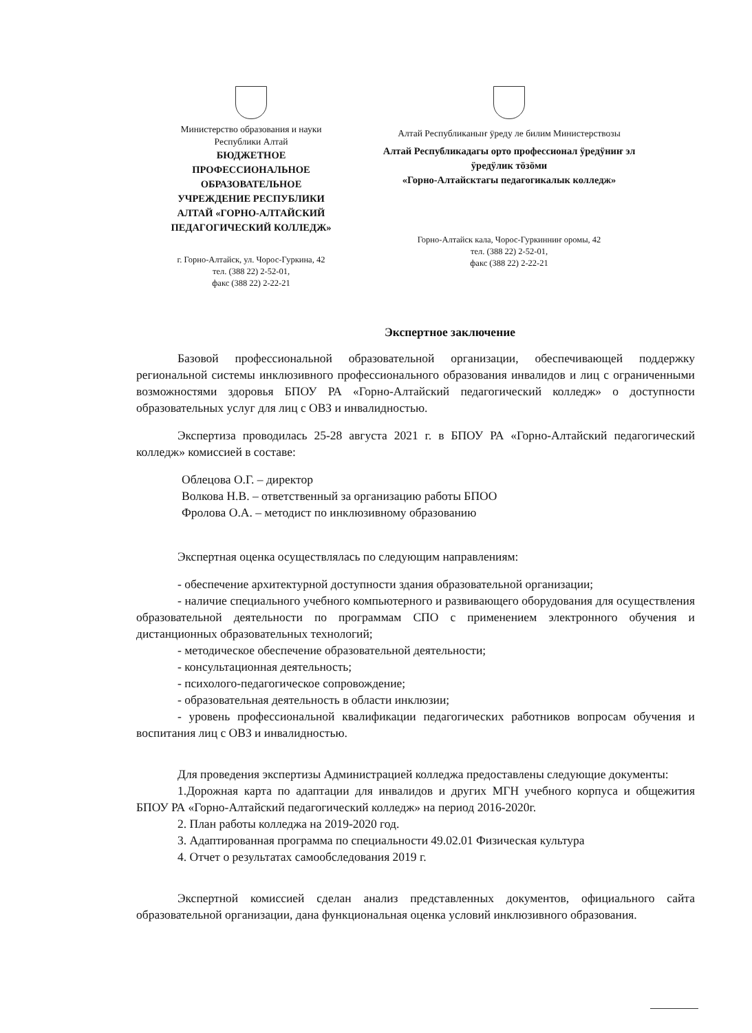Министерство образования и науки
Республики Алтай
БЮДЖЕТНОЕ ПРОФЕССИОНАЛЬНОЕ ОБРАЗОВАТЕЛЬНОЕ УЧРЕЖДЕНИЕ РЕСПУБЛИКИ АЛТАЙ «ГОРНО-АЛТАЙСКИЙ ПЕДАГОГИЧЕСКИЙ КОЛЛЕДЖ»
г. Горно-Алтайск, ул. Чорос-Гуркина, 42
тел. (388 22) 2-52-01,
факс (388 22) 2-22-21
Алтай Республиканыҥ ӱреду ле билим Министерствозы
Алтай Республикадагы орто профессионал ӱредӱниҥ эл ӱредӱлик тӧзӧми
«Горно-Алтайсктагы педагогикалык колледж»
Горно-Алтайск кала, Чорос-Гуркинниҥ оромы, 42
тел. (388 22) 2-52-01,
факс (388 22) 2-22-21
Экспертное заключение
Базовой профессиональной образовательной организации, обеспечивающей поддержку региональной системы инклюзивного профессионального образования инвалидов и лиц с ограниченными возможностями здоровья БПОУ РА «Горно-Алтайский педагогический колледж» о доступности образовательных услуг для лиц с ОВЗ и инвалидностью.
Экспертиза проводилась 25-28 августа 2021 г. в БПОУ РА «Горно-Алтайский педагогический колледж» комиссией в составе:
Облецова О.Г. – директор
Волкова Н.В. – ответственный за организацию работы БПОО
Фролова О.А. – методист по инклюзивному образованию
Экспертная оценка осуществлялась по следующим направлениям:
- обеспечение архитектурной доступности здания образовательной организации;
- наличие специального учебного компьютерного и развивающего оборудования для осуществления образовательной деятельности по программам СПО с применением электронного обучения и дистанционных образовательных технологий;
- методическое обеспечение образовательной деятельности;
- консультационная деятельность;
- психолого-педагогическое сопровождение;
- образовательная деятельность в области инклюзии;
- уровень профессиональной квалификации педагогических работников вопросам обучения и воспитания лиц с ОВЗ и инвалидностью.
Для проведения экспертизы Администрацией колледжа предоставлены следующие документы:
1.Дорожная карта по адаптации для инвалидов и других МГН учебного корпуса и общежития БПОУ РА «Горно-Алтайский педагогический колледж» на период 2016-2020г.
2. План работы колледжа на 2019-2020 год.
3. Адаптированная программа по специальности 49.02.01 Физическая культура
4. Отчет о результатах самообследования 2019 г.
Экспертной комиссией сделан анализ представленных документов, официального сайта образовательной организации, дана функциональная оценка условий инклюзивного образования.